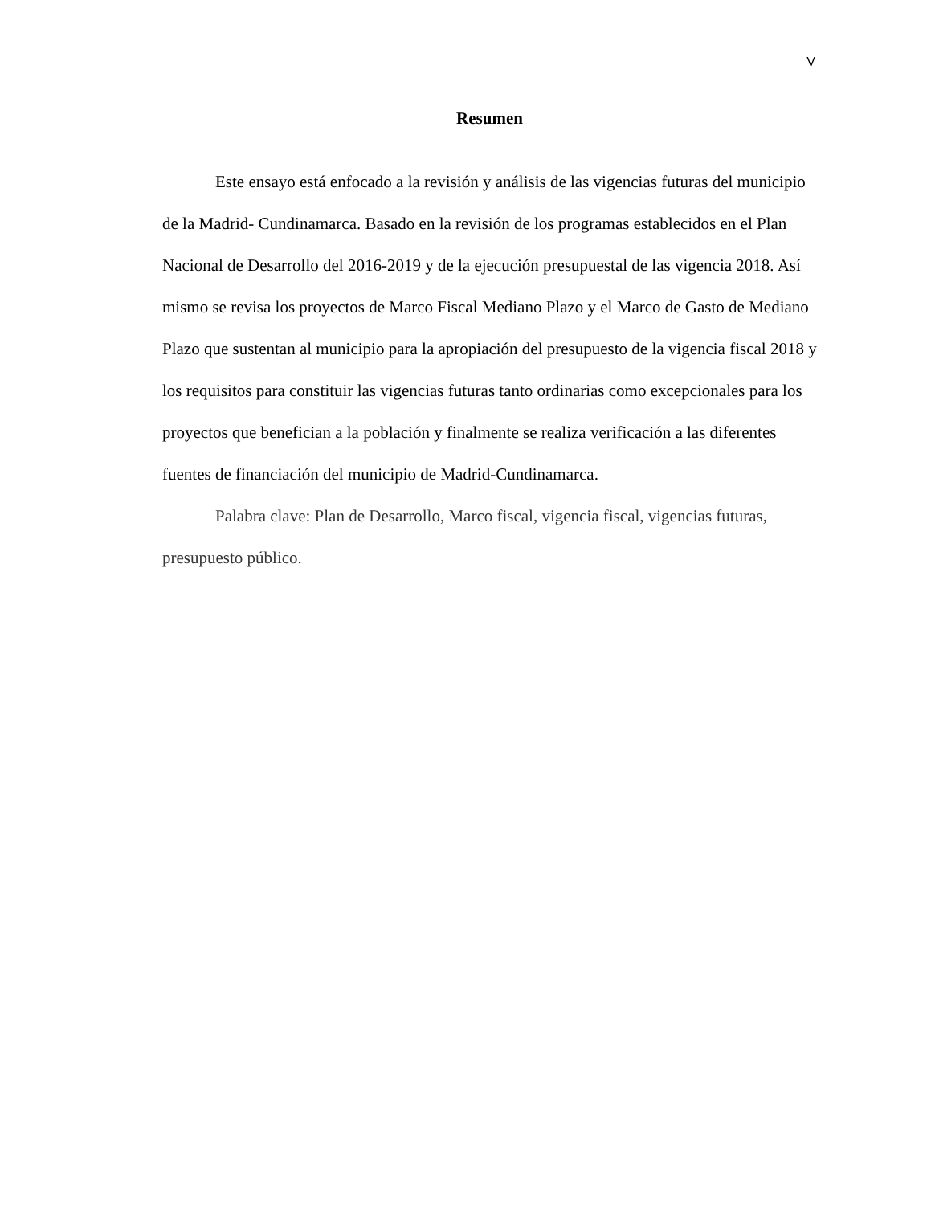V
Resumen
Este ensayo está enfocado a la revisión y análisis de las vigencias futuras del municipio de la Madrid- Cundinamarca. Basado en la revisión de los programas establecidos en el Plan Nacional de Desarrollo del 2016-2019 y de la ejecución presupuestal de las vigencia 2018. Así mismo se revisa los proyectos de Marco Fiscal Mediano Plazo y el Marco de Gasto de Mediano Plazo que sustentan al municipio para la apropiación del presupuesto de la vigencia fiscal 2018 y los requisitos para constituir las vigencias futuras tanto ordinarias como excepcionales para los proyectos que benefician a la población y finalmente se realiza verificación a las diferentes fuentes de financiación del municipio de Madrid-Cundinamarca.
Palabra clave: Plan de Desarrollo, Marco fiscal, vigencia fiscal, vigencias futuras, presupuesto público.